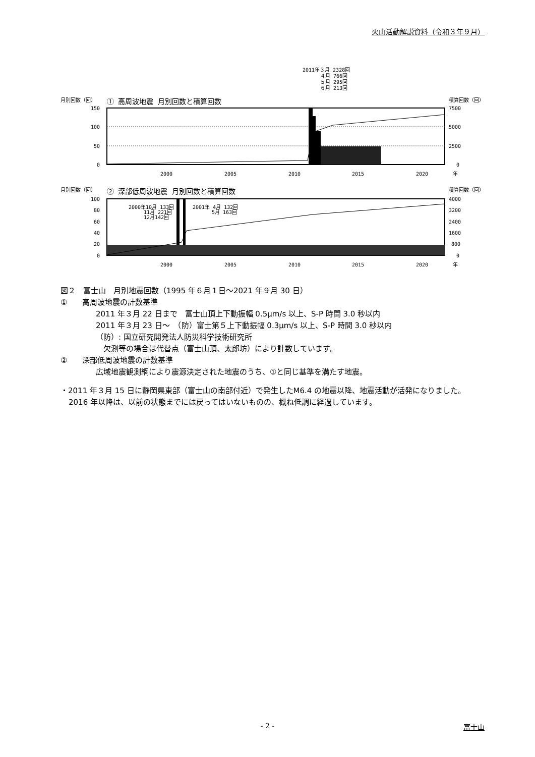火山活動解説資料（令和３年９月）
2011年３月 2328回
４月 766回
５月 295回
６月 213回
月別回数（回）
① 高周波地震 月別回数と積算回数
積算回数（回）
150
100
50
0
7500
5000
2500
0
2000
2005
2010
2015
2020
年
月別回数（回）
② 深部低周波地震 月別回数と積算回数
積算回数（回）
2000年10月 133回
11月 221回
12月142回
2001年 4月 132回
5月 163回
100
80
60
40
20
0
4000
3200
2400
1600
800
0
2000
2005
2010
2015
2020
年
図２　富士山　月別地震回数（1995 年６月１日～2021 年９月 30 日）
①　　高周波地震の計数基準
2011 年３月 22 日まで　富士山頂上下動振幅 0.5μm/s 以上、S-P 時間 3.0 秒以内
2011 年３月 23 日～　（防）富士第５上下動振幅 0.3μm/s 以上、S-P 時間 3.0 秒以内
（防）: 国立研究開発法人防災科学技術研究所
欠測等の場合は代替点（富士山頂、太郎坊）により計数しています。
②　　深部低周波地震の計数基準
広域地震観測網により震源決定された地震のうち、①と同じ基準を満たす地震。
・2011 年３月 15 日に静岡県東部（富士山の南部付近）で発生したM6.4 の地震以降、地震活動が活発になりました。2016 年以降は、以前の状態までには戻ってはいないものの、概ね低調に経過しています。
- 2 -
富士山